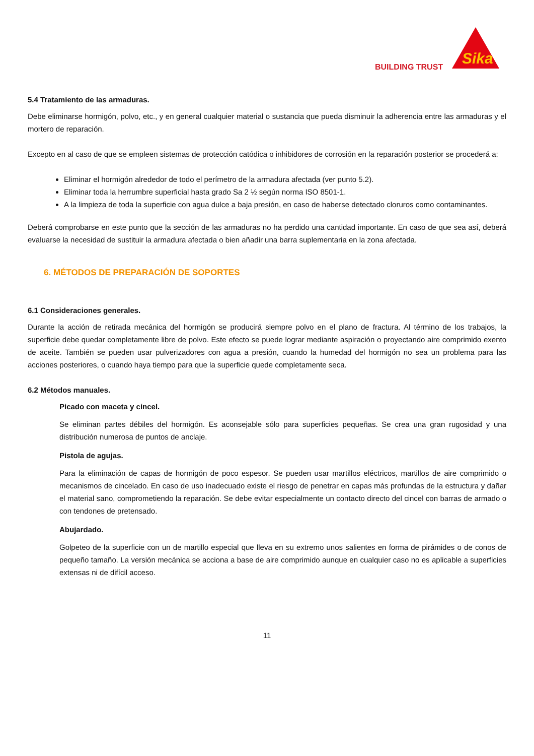BUILDING TRUST
Sika
5.4 Tratamiento de las armaduras.
Debe eliminarse hormigón, polvo, etc., y en general cualquier material o sustancia que pueda disminuir la adherencia entre las armaduras y el mortero de reparación.
Excepto en al caso de que se empleen sistemas de protección catódica o inhibidores de corrosión en la reparación posterior se procederá a:
Eliminar el hormigón alrededor de todo el perímetro de la armadura afectada (ver punto 5.2).
Eliminar toda la herrumbre superficial hasta grado Sa 2 ½ según norma ISO 8501-1.
A la limpieza de toda la superficie con agua dulce a baja presión, en caso de haberse detectado cloruros como contaminantes.
Deberá comprobarse en este punto que la sección de las armaduras no ha perdido una cantidad importante. En caso de que sea así, deberá evaluarse la necesidad de sustituir la armadura afectada o bien añadir una barra suplementaria en la zona afectada.
6. MÉTODOS DE PREPARACIÓN DE SOPORTES
6.1 Consideraciones generales.
Durante la acción de retirada mecánica del hormigón se producirá siempre polvo en el plano de fractura. Al término de los trabajos, la superficie debe quedar completamente libre de polvo. Este efecto se puede lograr mediante aspiración o proyectando aire comprimido exento de aceite. También se pueden usar pulverizadores con agua a presión, cuando la humedad del hormigón no sea un problema para las acciones posteriores, o cuando haya tiempo para que la superficie quede completamente seca.
6.2 Métodos manuales.
Picado con maceta y cincel.
Se eliminan partes débiles del hormigón. Es aconsejable sólo para superficies pequeñas. Se crea una gran rugosidad y una distribución numerosa de puntos de anclaje.
Pistola de agujas.
Para la eliminación de capas de hormigón de poco espesor. Se pueden usar martillos eléctricos, martillos de aire comprimido o mecanismos de cincelado. En caso de uso inadecuado existe el riesgo de penetrar en capas más profundas de la estructura y dañar el material sano, comprometiendo la reparación. Se debe evitar especialmente un contacto directo del cincel con barras de armado o con tendones de pretensado.
Abujardado.
Golpeteo de la superficie con un de martillo especial que lleva en su extremo unos salientes en forma de pirámides o de conos de pequeño tamaño. La versión mecánica se acciona a base de aire comprimido aunque en cualquier caso no es aplicable a superficies extensas ni de difícil acceso.
11